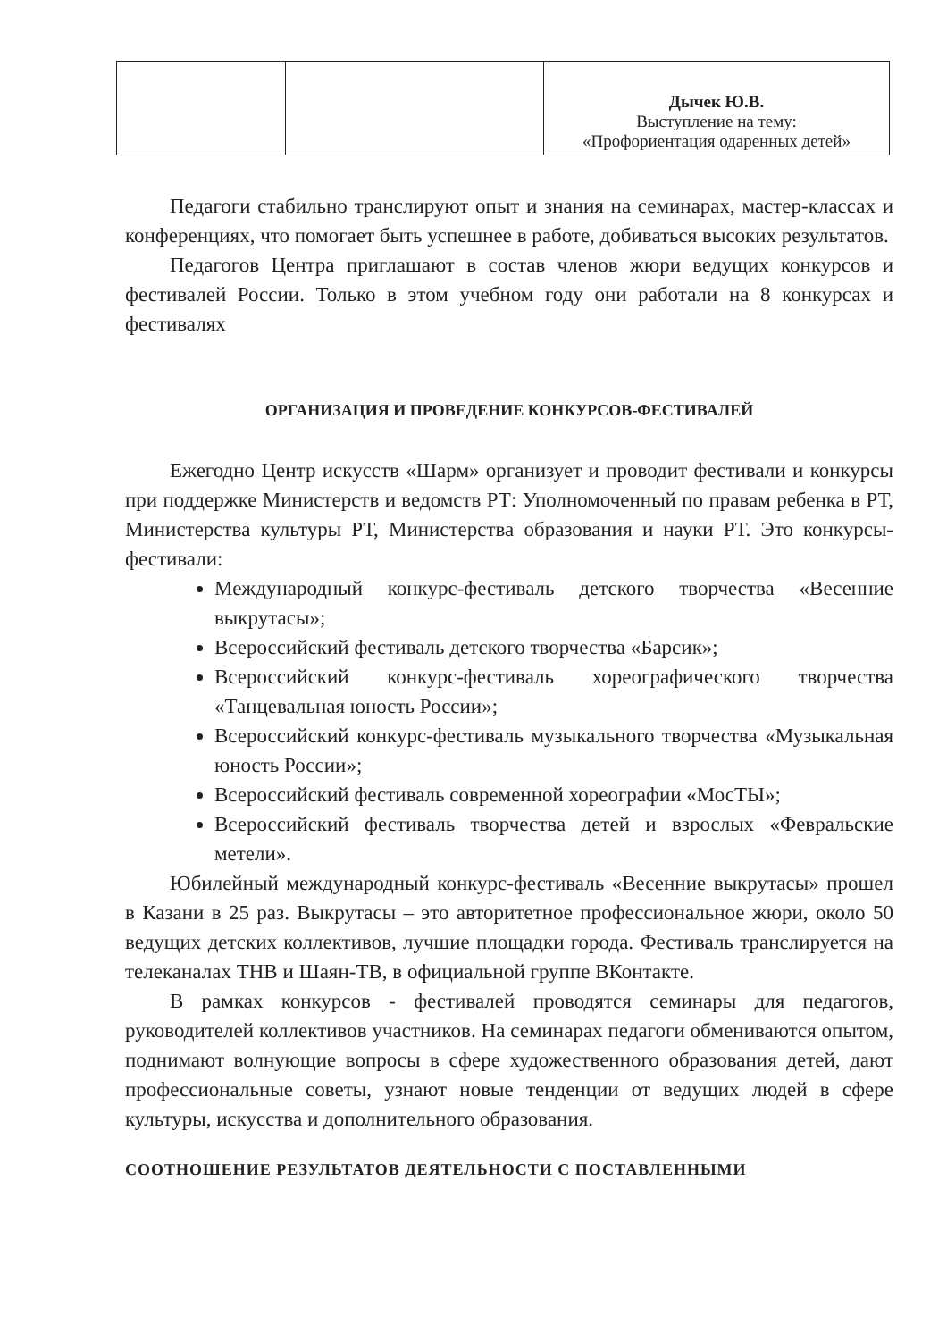| | | Дычек Ю.В. Выступление на тему: «Профориентация одаренных детей» |
Педагоги стабильно транслируют опыт и знания на семинарах, мастер-классах и конференциях, что помогает быть успешнее в работе, добиваться высоких результатов.
Педагогов Центра приглашают в состав членов жюри ведущих конкурсов и фестивалей России. Только в этом учебном году они работали на 8 конкурсах и фестивалях
ОРГАНИЗАЦИЯ И ПРОВЕДЕНИЕ КОНКУРСОВ-ФЕСТИВАЛЕЙ
Ежегодно Центр искусств «Шарм» организует и проводит фестивали и конкурсы при поддержке Министерств и ведомств РТ: Уполномоченный по правам ребенка в РТ, Министерства культуры РТ, Министерства образования и науки РТ. Это конкурсы-фестивали:
Международный конкурс-фестиваль детского творчества «Весенние выкрутасы»;
Всероссийский фестиваль детского творчества «Барсик»;
Всероссийский конкурс-фестиваль хореографического творчества «Танцевальная юность России»;
Всероссийский конкурс-фестиваль музыкального творчества «Музыкальная юность России»;
Всероссийский фестиваль современной хореографии «МосТЫ»;
Всероссийский фестиваль творчества детей и взрослых «Февральские метели».
Юбилейный международный конкурс-фестиваль «Весенние выкрутасы» прошел в Казани в 25 раз. Выкрутасы – это авторитетное профессиональное жюри, около 50 ведущих детских коллективов, лучшие площадки города. Фестиваль транслируется на телеканалах ТНВ и Шаян-ТВ, в официальной группе ВКонтакте.
В рамках конкурсов - фестивалей проводятся семинары для педагогов, руководителей коллективов участников. На семинарах педагоги обмениваются опытом, поднимают волнующие вопросы в сфере художественного образования детей, дают профессиональные советы, узнают новые тенденции от ведущих людей в сфере культуры, искусства и дополнительного образования.
СООТНОШЕНИЕ РЕЗУЛЬТАТОВ ДЕЯТЕЛЬНОСТИ С ПОСТАВЛЕННЫМИ